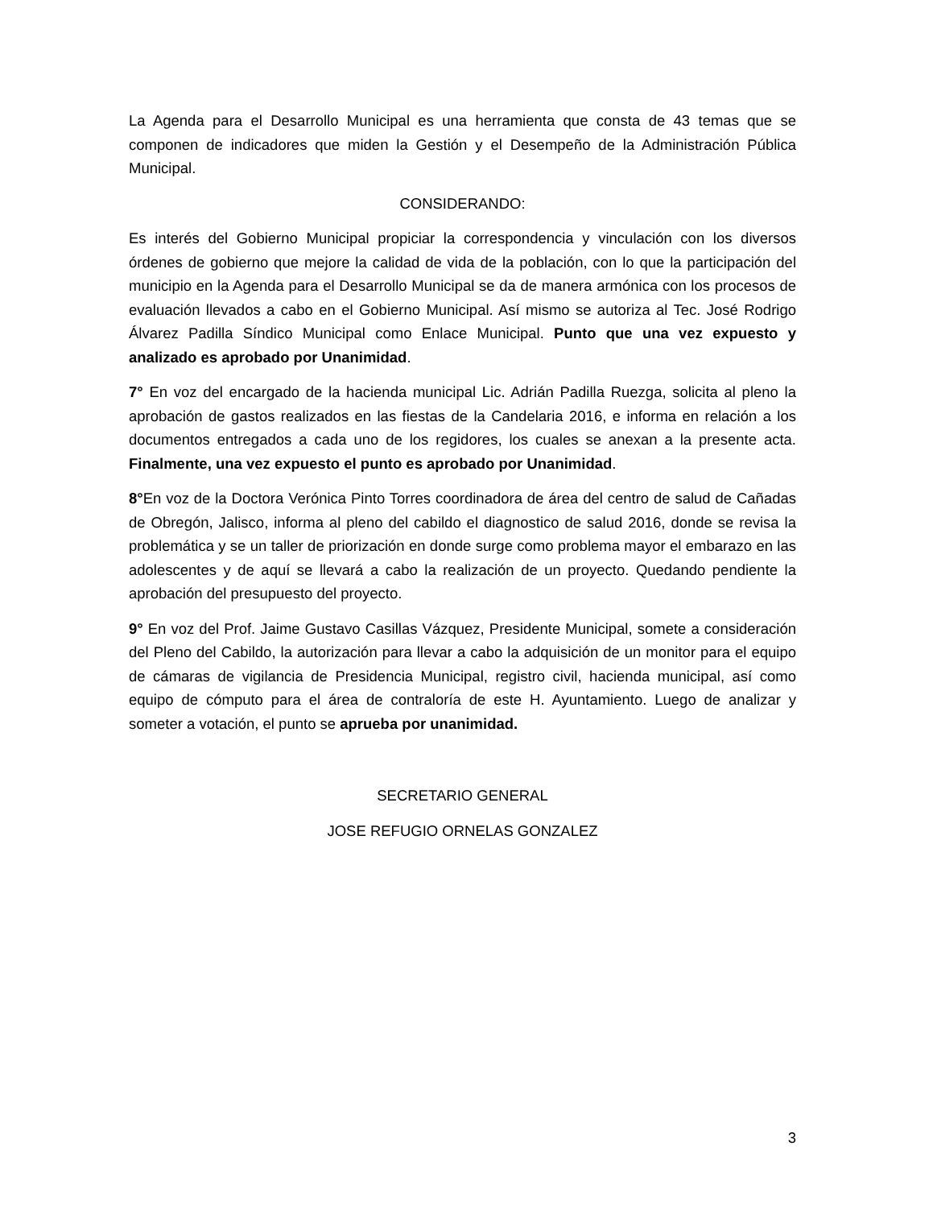La Agenda para el Desarrollo Municipal es una herramienta que consta de 43 temas que se componen de indicadores que miden la Gestión y el Desempeño de la Administración Pública Municipal.
CONSIDERANDO:
Es interés del Gobierno Municipal propiciar la correspondencia y vinculación con los diversos órdenes de gobierno que mejore la calidad de vida de la población, con lo que la participación del municipio en la Agenda para el Desarrollo Municipal se da de manera armónica con los procesos de evaluación llevados a cabo en el Gobierno Municipal. Así mismo se autoriza al Tec. José Rodrigo Álvarez Padilla Síndico Municipal como Enlace Municipal. Punto que una vez expuesto y analizado es aprobado por Unanimidad.
7° En voz del encargado de la hacienda municipal Lic. Adrián Padilla Ruezga, solicita al pleno la aprobación de gastos realizados en las fiestas de la Candelaria 2016, e informa en relación a los documentos entregados a cada uno de los regidores, los cuales se anexan a la presente acta. Finalmente, una vez expuesto el punto es aprobado por Unanimidad.
8°En voz de la Doctora Verónica Pinto Torres coordinadora de área del centro de salud de Cañadas de Obregón, Jalisco, informa al pleno del cabildo el diagnostico de salud 2016, donde se revisa la problemática y se un taller de priorización en donde surge como problema mayor el embarazo en las adolescentes y de aquí se llevará a cabo la realización de un proyecto. Quedando pendiente la aprobación del presupuesto del proyecto.
9° En voz del Prof. Jaime Gustavo Casillas Vázquez, Presidente Municipal, somete a consideración del Pleno del Cabildo, la autorización para llevar a cabo la adquisición de un monitor para el equipo de cámaras de vigilancia de Presidencia Municipal, registro civil, hacienda municipal, así como equipo de cómputo para el área de contraloría de este H. Ayuntamiento. Luego de analizar y someter a votación, el punto se aprueba por unanimidad.
SECRETARIO GENERAL
JOSE REFUGIO ORNELAS GONZALEZ
3